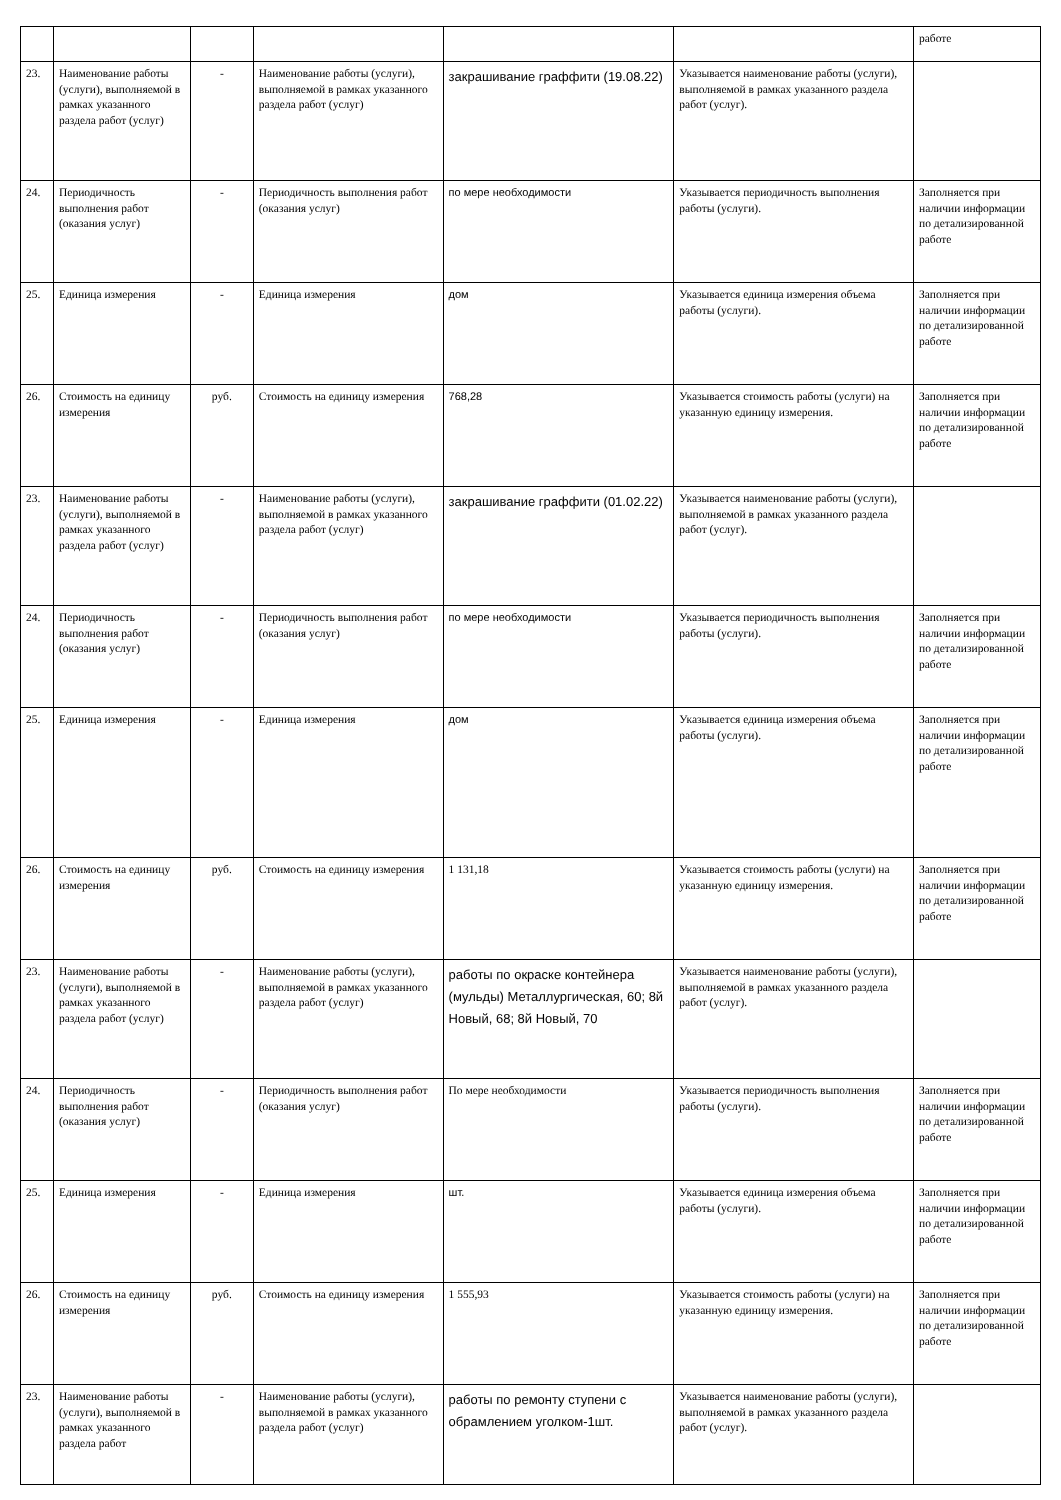| | | | | | | работе |
| 23. | Наименование работы (услуги), выполняемой в рамках указанного раздела работ (услуг) | - | Наименование работы (услуги), выполняемой в рамках указанного раздела работ (услуг) | закрашивание граффити (19.08.22) | Указывается наименование работы (услуги), выполняемой в рамках указанного раздела работ (услуг). | |
| 24. | Периодичность выполнения работ (оказания услуг) | - | Периодичность выполнения работ (оказания услуг) | по мере необходимости | Указывается периодичность выполнения работы (услуги). | Заполняется при наличии информации по детализированной работе |
| 25. | Единица измерения | - | Единица измерения | дом | Указывается единица измерения объема работы (услуги). | Заполняется при наличии информации по детализированной работе |
| 26. | Стоимость на единицу измерения | руб. | Стоимость на единицу измерения | 768,28 | Указывается стоимость работы (услуги) на указанную единицу измерения. | Заполняется при наличии информации по детализированной работе |
| 23. | Наименование работы (услуги), выполняемой в рамках указанного раздела работ (услуг) | - | Наименование работы (услуги), выполняемой в рамках указанного раздела работ (услуг) | закрашивание граффити (01.02.22) | Указывается наименование работы (услуги), выполняемой в рамках указанного раздела работ (услуг). | |
| 24. | Периодичность выполнения работ (оказания услуг) | - | Периодичность выполнения работ (оказания услуг) | по мере необходимости | Указывается периодичность выполнения работы (услуги). | Заполняется при наличии информации по детализированной работе |
| 25. | Единица измерения | - | Единица измерения | дом | Указывается единица измерения объема работы (услуги). | Заполняется при наличии информации по детализированной работе |
| 26. | Стоимость на единицу измерения | руб. | Стоимость на единицу измерения | 1 131,18 | Указывается стоимость работы (услуги) на указанную единицу измерения. | Заполняется при наличии информации по детализированной работе |
| 23. | Наименование работы (услуги), выполняемой в рамках указанного раздела работ (услуг) | - | Наименование работы (услуги), выполняемой в рамках указанного раздела работ (услуг) | работы по окраске контейнера (мульды) Металлургическая, 60; 8й Новый, 68; 8й Новый, 70 | Указывается наименование работы (услуги), выполняемой в рамках указанного раздела работ (услуг). | |
| 24. | Периодичность выполнения работ (оказания услуг) | - | Периодичность выполнения работ (оказания услуг) | По мере необходимости | Указывается периодичность выполнения работы (услуги). | Заполняется при наличии информации по детализированной работе |
| 25. | Единица измерения | - | Единица измерения | шт. | Указывается единица измерения объема работы (услуги). | Заполняется при наличии информации по детализированной работе |
| 26. | Стоимость на единицу измерения | руб. | Стоимость на единицу измерения | 1 555,93 | Указывается стоимость работы (услуги) на указанную единицу измерения. | Заполняется при наличии информации по детализированной работе |
| 23. | Наименование работы (услуги), выполняемой в рамках указанного раздела работ | - | Наименование работы (услуги), выполняемой в рамках указанного раздела работ (услуг) | работы по ремонту ступени с обрамлением уголком-1шт. | Указывается наименование работы (услуги), выполняемой в рамках указанного раздела работ (услуг). | |